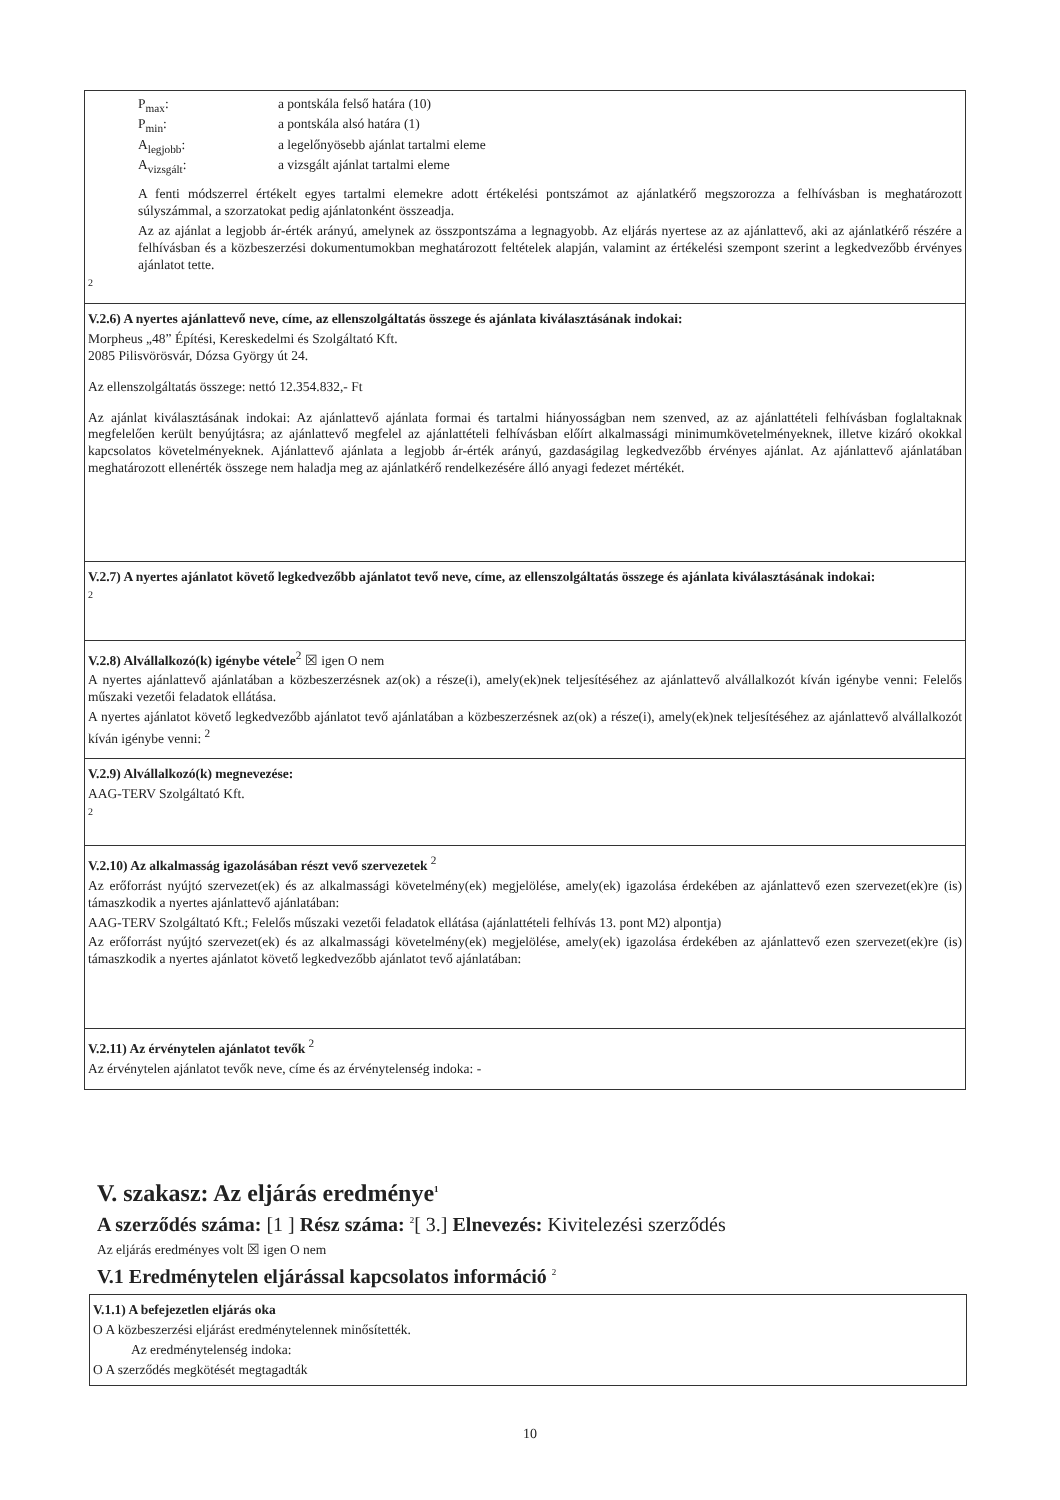P<sub>max</sub>: a pontskála felső határa (10)
P<sub>min</sub>: a pontskála alsó határa (1)
A<sub>legjobb</sub>: a legelőnyösebb ajánlat tartalmi eleme
A<sub>vizsgált</sub>: a vizsgált ajánlat tartalmi eleme
A fenti módszerrel értékelt egyes tartalmi elemekre adott értékelési pontszámot az ajánlatkérő megszorozza a felhívásban is meghatározott súlyszámmal, a szorzatokat pedig ajánlatonként összeadja.
Az az ajánlat a legjobb ár-érték arányú, amelynek az összpontszáma a legnagyobb. Az eljárás nyertese az az ajánlattevő, aki az ajánlatkérő részére a felhívásban és a közbeszerzési dokumentumokban meghatározott feltételek alapján, valamint az értékelési szempont szerint a legkedvezőbb érvényes ajánlatot tette.
2
V.2.6) A nyertes ajánlattevő neve, címe, az ellenszolgáltatás összege és ajánlata kiválasztásának indokai:
Morpheus „48” Építési, Kereskedelmi és Szolgáltató Kft.
2085 Pilisvörösvár, Dózsa György út 24.
Az ellenszolgáltatás összege: nettó 12.354.832,- Ft
Az ajánlat kiválasztásának indokai: Az ajánlattevő ajánlata formai és tartalmi hiányosságban nem szenved, az az ajánlattételi felhívásban foglaltaknak megfelelően került benyújtásra; az ajánlattevő megfelel az ajánlattételi felhívásban előírt alkalmassági minimumkövetelményeknek, illetve kizáró okokkal kapcsolatos követelményeknek. Ajánlattevő ajánlata a legjobb ár-érték arányú, gazdaságilag legkedvezőbb érvényes ajánlat. Az ajánlattevő ajánlatában meghatározott ellenérték összege nem haladja meg az ajánlatkérő rendelkezésére álló anyagi fedezet mértékét.
V.2.7) A nyertes ajánlatot követő legkedvezőbb ajánlatot tevő neve, címe, az ellenszolgáltatás összege és ajánlata kiválasztásának indokai:
2
V.2.8) Alvállalkozó(k) igénybe vétele<sup>2</sup> ☒ igen O nem
A nyertes ajánlattevő ajánlatában a közbeszerzésnek az(ok) a része(i), amely(ek)nek teljesítéséhez az ajánlattevő alvállalkozót kíván igénybe venni: Felelős műszaki vezetői feladatok ellátása.
A nyertes ajánlatot követő legkedvezőbb ajánlatot tevő ajánlatában a közbeszerzésnek az(ok) a része(i), amely(ek)nek teljesítéséhez az ajánlattevő alvállalkozót kíván igénybe venni: <sup>2</sup>
V.2.9) Alvállalkozó(k) megnevezése:
AAG-TERV Szolgáltató Kft.
2
V.2.10) Az alkalmasság igazolásában részt vevő szervezetek <sup>2</sup>
Az erőforrást nyújtó szervezet(ek) és az alkalmassági követelmény(ek) megjelölése, amely(ek) igazolása érdekében az ajánlattevő ezen szervezet(ek)re (is) támaszkodik a nyertes ajánlattevő ajánlatában:
AAG-TERV Szolgáltató Kft.; Felelős műszaki vezetői feladatok ellátása (ajánlattételi felhívás 13. pont M2) alpontja)
Az erőforrást nyújtó szervezet(ek) és az alkalmassági követelmény(ek) megjelölése, amely(ek) igazolása érdekében az ajánlattevő ezen szervezet(ek)re (is) támaszkodik a nyertes ajánlatot követő legkedvezőbb ajánlatot tevő ajánlatában:
V.2.11) Az érvénytelen ajánlatot tevők <sup>2</sup>
Az érvénytelen ajánlatot tevők neve, címe és az érvénytelenség indoka: -
V. szakasz: Az eljárás eredménye<sup>1</sup>
A szerződés száma: [1 ] Rész száma: <sup>2</sup>[ 3.] Elnevezés: Kivitelezési szerződés
Az eljárás eredményes volt ☒ igen O nem
V.1 Eredménytelen eljárással kapcsolatos információ <sup>2</sup>
V.1.1) A befejezetlen eljárás oka
O A közbeszerzési eljárást eredménytelennek minősítették.
Az eredménytelenség indoka:
O A szerződés megkötését megtagadták
10